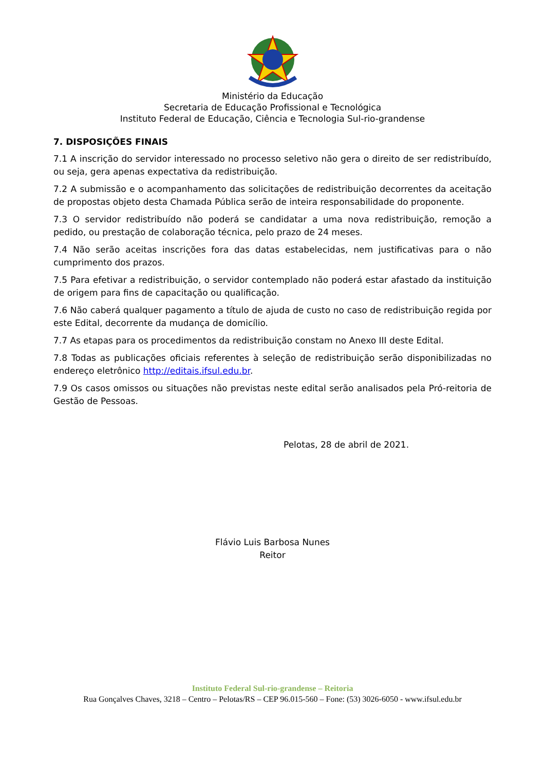Ministério da Educação
Secretaria de Educação Profissional e Tecnológica
Instituto Federal de Educação, Ciência e Tecnologia Sul-rio-grandense
7. DISPOSIÇÕES FINAIS
7.1 A inscrição do servidor interessado no processo seletivo não gera o direito de ser redistribuído, ou seja, gera apenas expectativa da redistribuição.
7.2 A submissão e o acompanhamento das solicitações de redistribuição decorrentes da aceitação de propostas objeto desta Chamada Pública serão de inteira responsabilidade do proponente.
7.3 O servidor redistribuído não poderá se candidatar a uma nova redistribuição, remoção a pedido, ou prestação de colaboração técnica, pelo prazo de 24 meses.
7.4 Não serão aceitas inscrições fora das datas estabelecidas, nem justificativas para o não cumprimento dos prazos.
7.5 Para efetivar a redistribuição, o servidor contemplado não poderá estar afastado da instituição de origem para fins de capacitação ou qualificação.
7.6 Não caberá qualquer pagamento a título de ajuda de custo no caso de redistribuição regida por este Edital, decorrente da mudança de domicílio.
7.7 As etapas para os procedimentos da redistribuição constam no Anexo III deste Edital.
7.8 Todas as publicações oficiais referentes à seleção de redistribuição serão disponibilizadas no endereço eletrônico http://editais.ifsul.edu.br.
7.9 Os casos omissos ou situações não previstas neste edital serão analisados pela Pró-reitoria de Gestão de Pessoas.
Pelotas, 28 de abril de 2021.
Flávio Luis Barbosa Nunes
Reitor
Instituto Federal Sul-rio-grandense – Reitoria
Rua Gonçalves Chaves, 3218 – Centro – Pelotas/RS – CEP 96.015-560 – Fone: (53) 3026-6050 - www.ifsul.edu.br